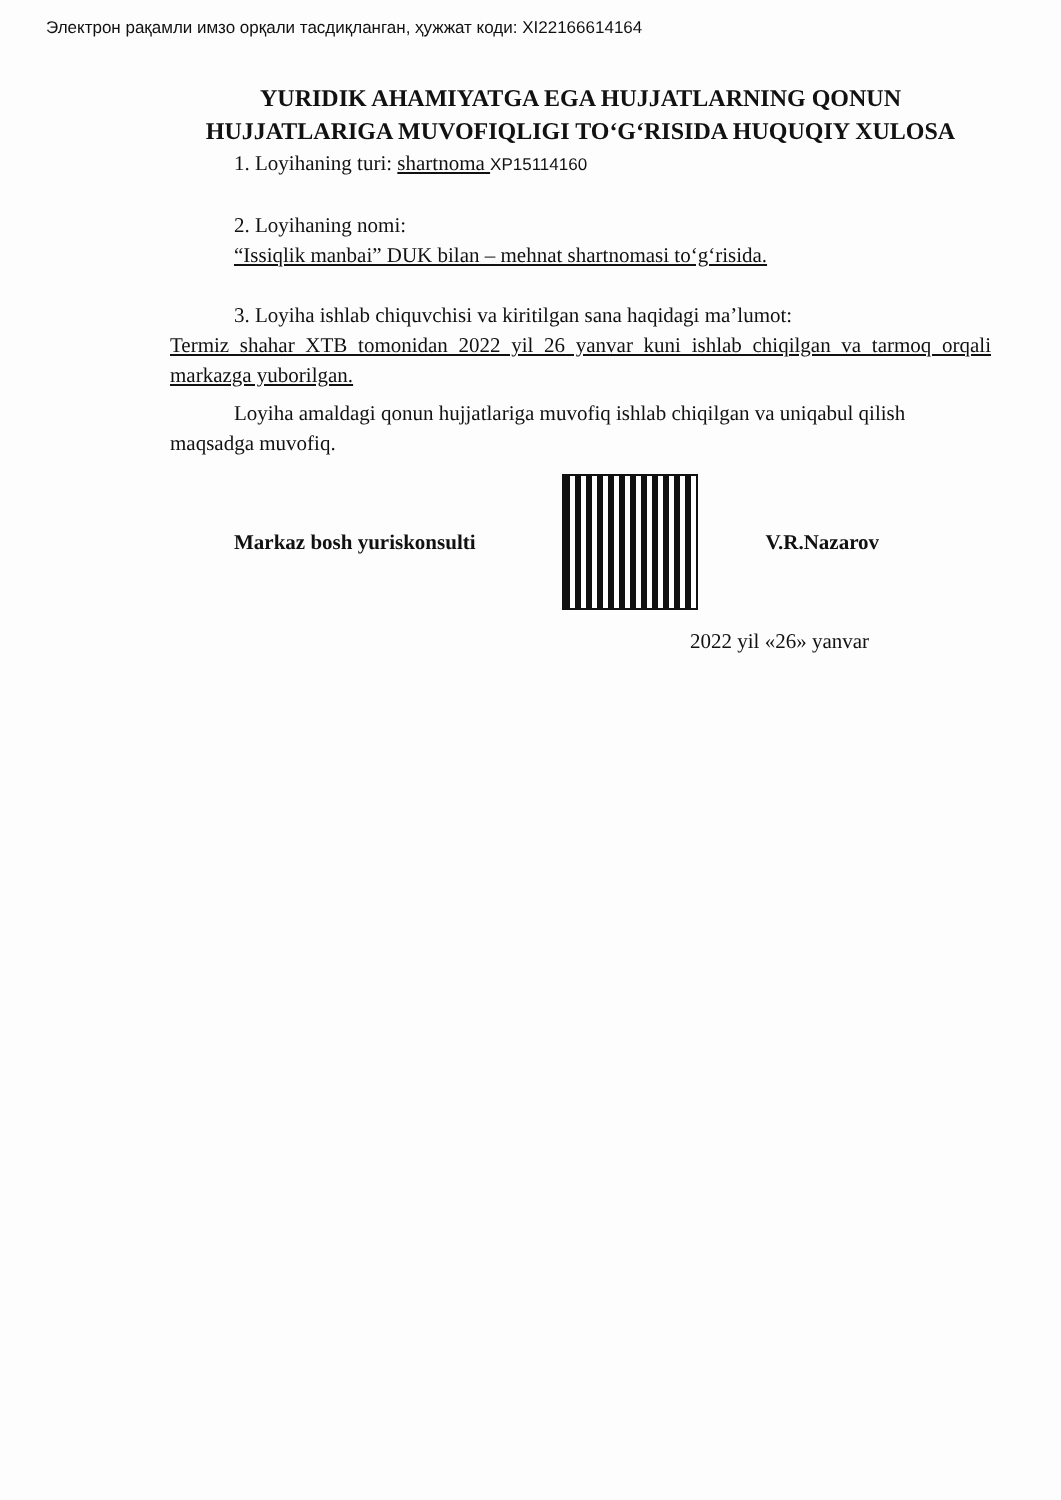Электрон рақамли имзо орқали тасдиқланган, ҳужжат коди: XI22166614164
YURIDIK AHAMIYATGA EGA HUJJATLARNING QONUN HUJJATLARIGA MUVOFIQLIGI TO‘G‘RISIDA HUQUQIY XULOSA
1. Loyihaning turi: shartnoma XP15114160
2. Loyihaning nomi:
“Issiqlik manbai” DUK bilan – mehnat shartnomasi to‘g‘risida.
3. Loyiha ishlab chiquvchisi va kiritilgan sana haqidagi ma’lumot:
Termiz shahar XTB tomonidan 2022 yil 26 yanvar kuni ishlab chiqilgan va tarmoq orqali markazga yuborilgan.
Loyiha amaldagi qonun hujjatlariga muvofiq ishlab chiqilgan va uniqabul qilish maqsadga muvofiq.
Markaz bosh yuriskonsulti V.R.Nazarov
2022 yil «26» yanvar